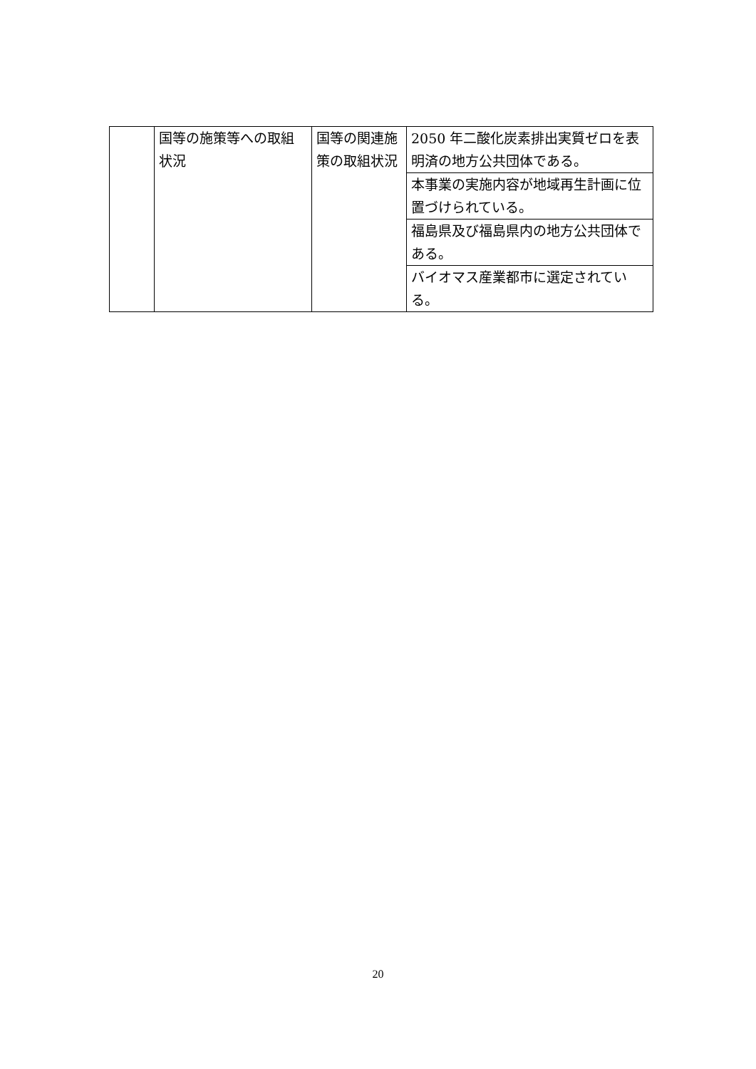| | 国等の施策等への取組状況 | 国等の関連施策の取組状況 | 2050 年二酸化炭素排出実質ゼロを表明済の地方公共団体である。 |
| | | | 本事業の実施内容が地域再生計画に位置づけられている。 |
| | | | 福島県及び福島県内の地方公共団体である。 |
| | | | バイオマス産業都市に選定されている。 |
20